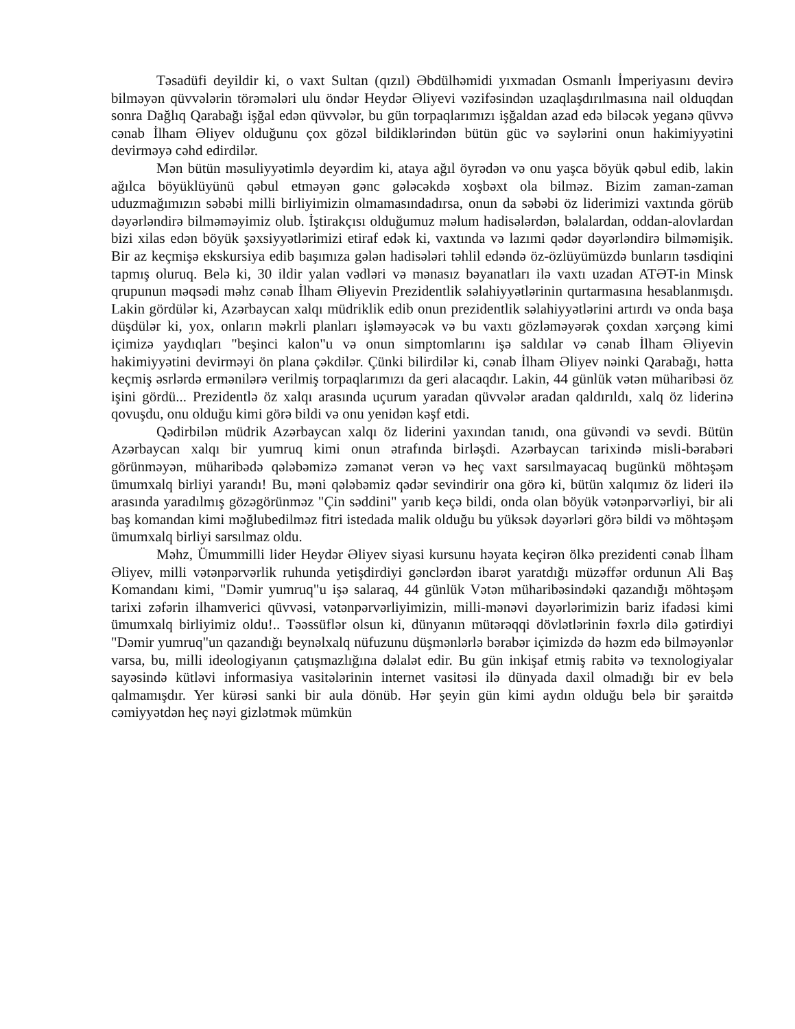Təsadüfi deyildir ki, o vaxt Sultan (qızıl) Əbdülhəmidi yıxmadan Osmanlı İmperiyasını devirə bilməyən qüvvələrin törəmələri ulu öndər Heydər Əliyevi vəzifəsindən uzaqlaşdırılmasına nail olduqdan sonra Dağlıq Qarabağı işğal edən qüvvələr, bu gün torpaqlarımızı işğaldan azad edə biləcək yeganə qüvvə cənab İlham Əliyev olduğunu çox gözəl bildiklərindən bütün güc və səylərini onun hakimiyyətini devirməyə cəhd edirdilər.
Mən bütün məsuliyyətimlə deyərdim ki, ataya ağıl öyrədən və onu yaşca böyük qəbul edib, lakin ağılca böyüklüyünü qəbul etməyən gənc gələcəkdə xoşbəxt ola bilməz. Bizim zaman-zaman uduzmağımızın səbəbi milli birliyimizin olmamasındadırsa, onun da səbəbi öz liderimizi vaxtında görüb dəyərləndirə bilməməyimiz olub. İştirakçısı olduğumuz məlum hadisələrdən, bəlalardan, oddan-alovlardan bizi xilas edən böyük şəxsiyyətlərimizi etiraf edək ki, vaxtında və lazımi qədər dəyərləndirə bilməmişik. Bir az keçmişə ekskursiya edib başımıza gələn hadisələri təhlil edəndə öz-özlüyümüzdə bunların təsdiqini tapmış oluruq. Belə ki, 30 ildir yalan vədləri və mənasız bəyanatları ilə vaxtı uzadan ATƏT-in Minsk qrupunun məqsədi məhz cənab İlham Əliyevin Prezidentlik səlahiyyətlərinin qurtarmasına hesablanmışdı. Lakin gördülər ki, Azərbaycan xalqı müdriklik edib onun prezidentlik səlahiyyətlərini artırdı və onda başa düşdülər ki, yox, onların məkrli planları işləməyəcək və bu vaxtı gözləməyərək çoxdan xərçəng kimi içimizə yaydıqları "beşinci kalon"u və onun simptomlarını işə saldılar və cənab İlham Əliyevin hakimiyyətini devirməyi ön plana çəkdilər. Çünki bilirdilər ki, cənab İlham Əliyev nəinki Qarabağı, hətta keçmiş əsrlərdə ermənilərə verilmiş torpaqlarımızı da geri alacaqdır. Lakin, 44 günlük vətən müharibəsi öz işini gördü... Prezidentlə öz xalqı arasında uçurum yaradan qüvvələr aradan qaldırıldı, xalq öz liderinə qovuşdu, onu olduğu kimi görə bildi və onu yenidən kəşf etdi.
Qədirbilən müdrik Azərbaycan xalqı öz liderini yaxından tanıdı, ona güvəndi və sevdi. Bütün Azərbaycan xalqı bir yumruq kimi onun ətrafında birləşdi. Azərbaycan tarixində misli-bərabəri görünməyən, müharibədə qələbəmizə zəmanət verən və heç vaxt sarsılmayacaq bugünkü möhtəşəm ümumxalq birliyi yarandı! Bu, məni qələbəmiz qədər sevindirir ona görə ki, bütün xalqımız öz lideri ilə arasında yaradılmış gözəgörünməz "Çin səddini" yarıb keçə bildi, onda olan böyük vətənpərvərliyi, bir ali baş komandan kimi məğlubedilməz fitri istedada malik olduğu bu yüksək dəyərləri görə bildi və möhtəşəm ümumxalq birliyi sarsılmaz oldu.
Məhz, Ümummilli lider Heydər Əliyev siyasi kursunu həyata keçirən ölkə prezidenti cənab İlham Əliyev, milli vətənpərvərlik ruhunda yetişdirdiyi gənclərdən ibarət yaratdığı müzəffər ordunun Ali Baş Komandanı kimi, "Dəmir yumruq"u işə salaraq, 44 günlük Vətən müharibəsindəki qazandığı möhtəşəm tarixi zəfərin ilhamverici qüvvəsi, vətənpərvərliyimizin, milli-mənəvi dəyərlərimizin bariz ifadəsi kimi ümumxalq birliyimiz oldu!.. Təəssüflər olsun ki, dünyanın mütərəqqi dövlətlərinin fəxrlə dilə gətirdiyi "Dəmir yumruq"un qazandığı beynəlxalq nüfuzunu düşmənlərlə bərabər içimizdə də həzm edə bilməyənlər varsa, bu, milli ideologiyanın çatışmazlığına dəlalət edir. Bu gün inkişaf etmiş rabitə və texnologiyalar sayəsində kütləvi informasiya vasitələrinin internet vasitəsi ilə dünyada daxil olmadığı bir ev belə qalmamışdır. Yer kürəsi sanki bir aula dönüb. Hər şeyin gün kimi aydın olduğu belə bir şəraitdə cəmiyyətdən heç nəyi gizlətmək mümkün